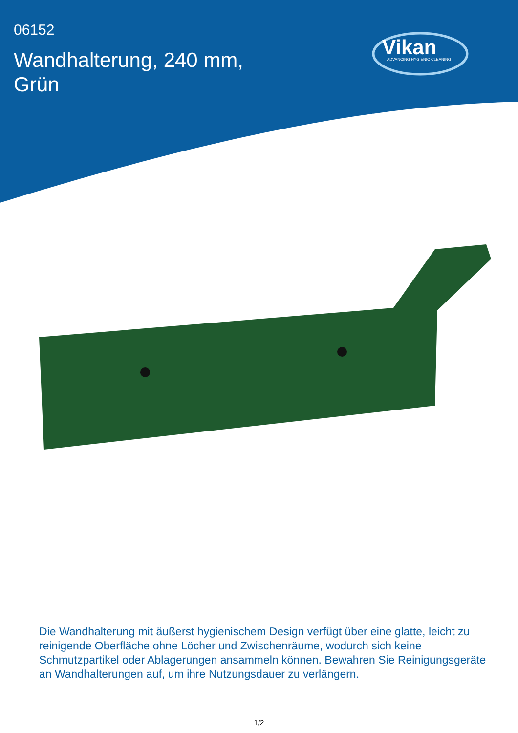06152
Wandhalterung, 240 mm,
Grün
Vikan ADVANCING HYGIENIC CLEANING
Die Wandhalterung mit äußerst hygienischem Design verfügt über eine glatte, leicht zu reinigende Oberfläche ohne Löcher und Zwischenräume, wodurch sich keine Schmutzpartikel oder Ablagerungen ansammeln können. Bewahren Sie Reinigungsgeräte an Wandhalterungen auf, um ihre Nutzungsdauer zu verlängern.
1/2